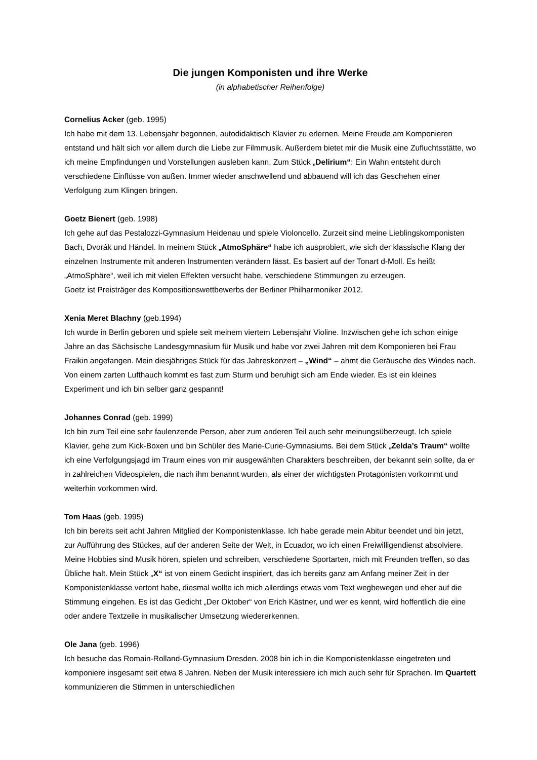Die jungen Komponisten und ihre Werke
(in alphabetischer Reihenfolge)
Cornelius Acker (geb. 1995)
Ich habe mit dem 13. Lebensjahr begonnen, autodidaktisch Klavier zu erlernen. Meine Freude am Komponieren entstand und hält sich vor allem durch die Liebe zur Filmmusik. Außerdem bietet mir die Musik eine Zufluchtsstätte, wo ich meine Empfindungen und Vorstellungen ausleben kann. Zum Stück „Delirium“: Ein Wahn entsteht durch verschiedene Einflüsse von außen. Immer wieder anschwellend und abbauend will ich das Geschehen einer Verfolgung zum Klingen bringen.
Goetz Bienert (geb. 1998)
Ich gehe auf das Pestalozzi-Gymnasium Heidenau und spiele Violoncello. Zurzeit sind meine Lieblingskomponisten Bach, Dvorák und Händel. In meinem Stück „AtmoSphäre“ habe ich ausprobiert, wie sich der klassische Klang der einzelnen Instrumente mit anderen Instrumenten verändern lässt. Es basiert auf der Tonart d-Moll. Es heißt „AtmoSphäre“, weil ich mit vielen Effekten versucht habe, verschiedene Stimmungen zu erzeugen.
Goetz ist Preisträger des Kompositionswettbewerbs der Berliner Philharmoniker 2012.
Xenia Meret Blachny (geb.1994)
Ich wurde in Berlin geboren und spiele seit meinem viertem Lebensjahr Violine. Inzwischen gehe ich schon einige Jahre an das Sächsische Landesgymnasium für Musik und habe vor zwei Jahren mit dem Komponieren bei Frau Fraikin angefangen. Mein diesjähriges Stück für das Jahreskonzert – „Wind“ – ahmt die Geräusche des Windes nach. Von einem zarten Lufthauch kommt es fast zum Sturm und beruhigt sich am Ende wieder. Es ist ein kleines Experiment und ich bin selber ganz gespannt!
Johannes Conrad (geb. 1999)
Ich bin zum Teil eine sehr faulenzende Person, aber zum anderen Teil auch sehr meinungsüberzeugt. Ich spiele Klavier, gehe zum Kick-Boxen und bin Schüler des Marie-Curie-Gymnasiums. Bei dem Stück „Zelda’s Traum“ wollte ich eine Verfolgungsjagd im Traum eines von mir ausgewählten Charakters beschreiben, der bekannt sein sollte, da er in zahlreichen Videospielen, die nach ihm benannt wurden, als einer der wichtigsten Protagonisten vorkommt und weiterhin vorkommen wird.
Tom Haas (geb. 1995)
Ich bin bereits seit acht Jahren Mitglied der Komponistenklasse. Ich habe gerade mein Abitur beendet und bin jetzt, zur Aufführung des Stückes, auf der anderen Seite der Welt, in Ecuador, wo ich einen Freiwilligendienst absolviere. Meine Hobbies sind Musik hören, spielen und schreiben, verschiedene Sportarten, mich mit Freunden treffen, so das Übliche halt. Mein Stück „X“ ist von einem Gedicht inspiriert, das ich bereits ganz am Anfang meiner Zeit in der Komponistenklasse vertont habe, diesmal wollte ich mich allerdings etwas vom Text wegbewegen und eher auf die Stimmung eingehen. Es ist das Gedicht „Der Oktober“ von Erich Kästner, und wer es kennt, wird hoffentlich die eine oder andere Textzeile in musikalischer Umsetzung wiedererkennen.
Ole Jana (geb. 1996)
Ich besuche das Romain-Rolland-Gymnasium Dresden. 2008 bin ich in die Komponistenklasse eingetreten und komponiere insgesamt seit etwa 8 Jahren. Neben der Musik interessiere ich mich auch sehr für Sprachen. Im Quartett kommunizieren die Stimmen in unterschiedlichen